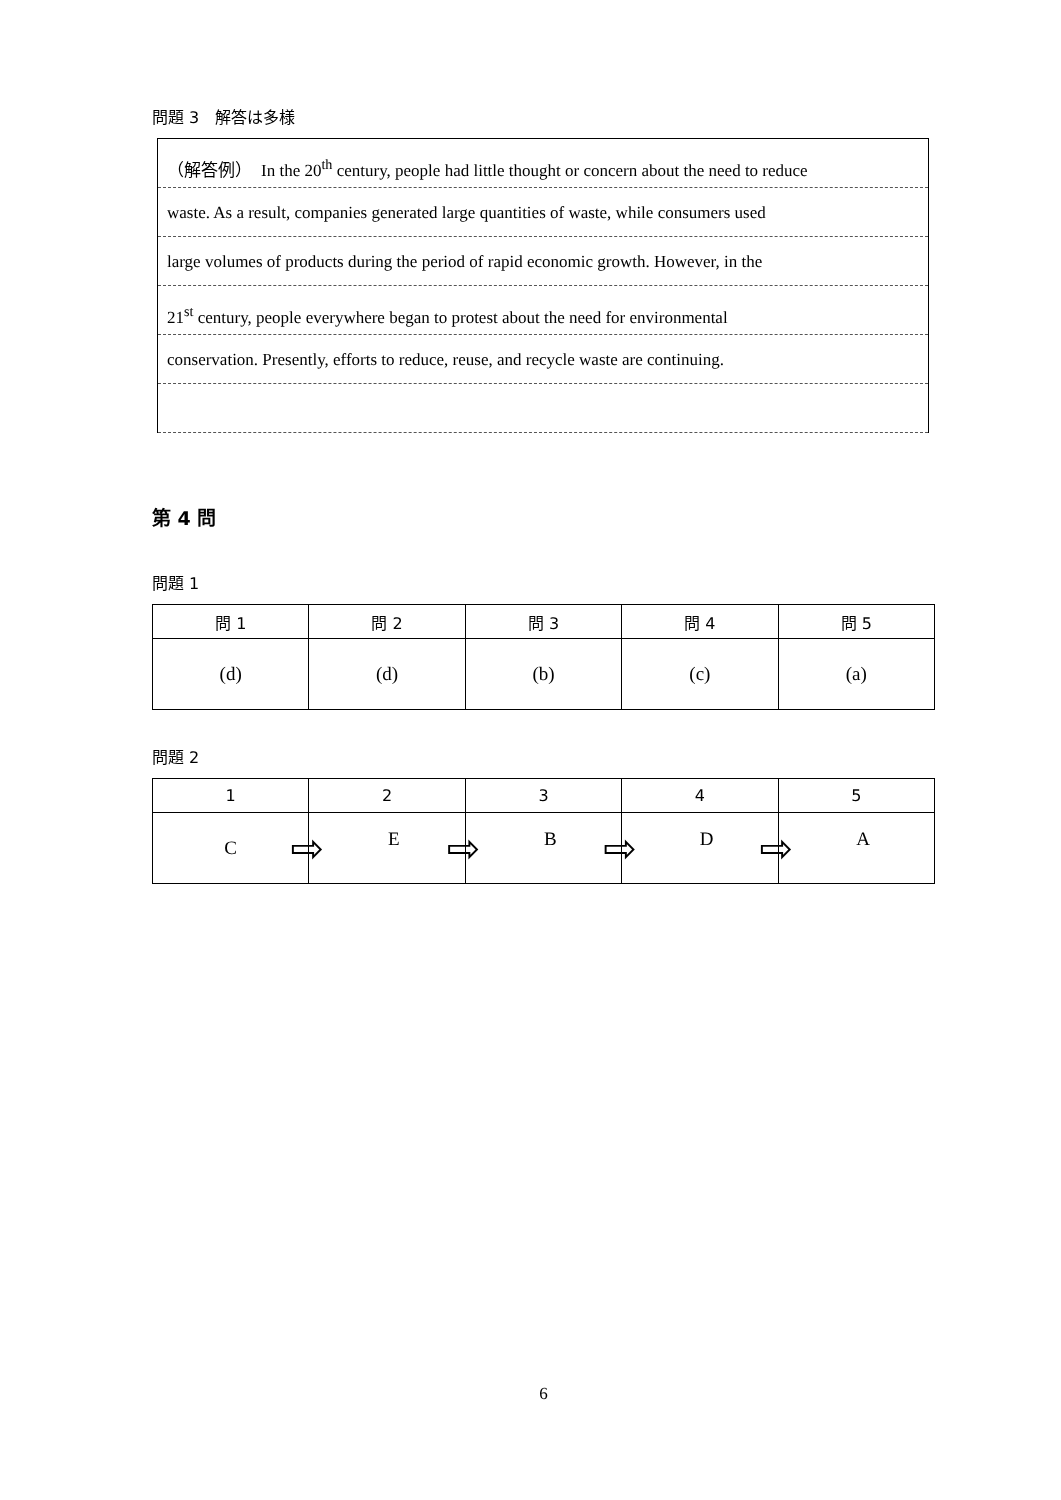問題 3　解答は多様
（解答例）　In the 20<sup>th</sup> century, people had little thought or concern about the need to reduce
waste. As a result, companies generated large quantities of waste, while consumers used
large volumes of products during the period of rapid economic growth. However, in the
21<sup>st</sup> century, people everywhere began to protest about the need for environmental
conservation. Presently, efforts to reduce, reuse, and recycle waste are continuing.
第 4 問
問題 1
| 問 1 | 問 2 | 問 3 | 問 4 | 問 5 |
| --- | --- | --- | --- | --- |
| (d) | (d) | (b) | (c) | (a) |
問題 2
| 1 | 2 | 3 | 4 | 5 |
| --- | --- | --- | --- | --- |
| C | ⇨ E | ⇨ B | ⇨ D | ⇨ A |
6